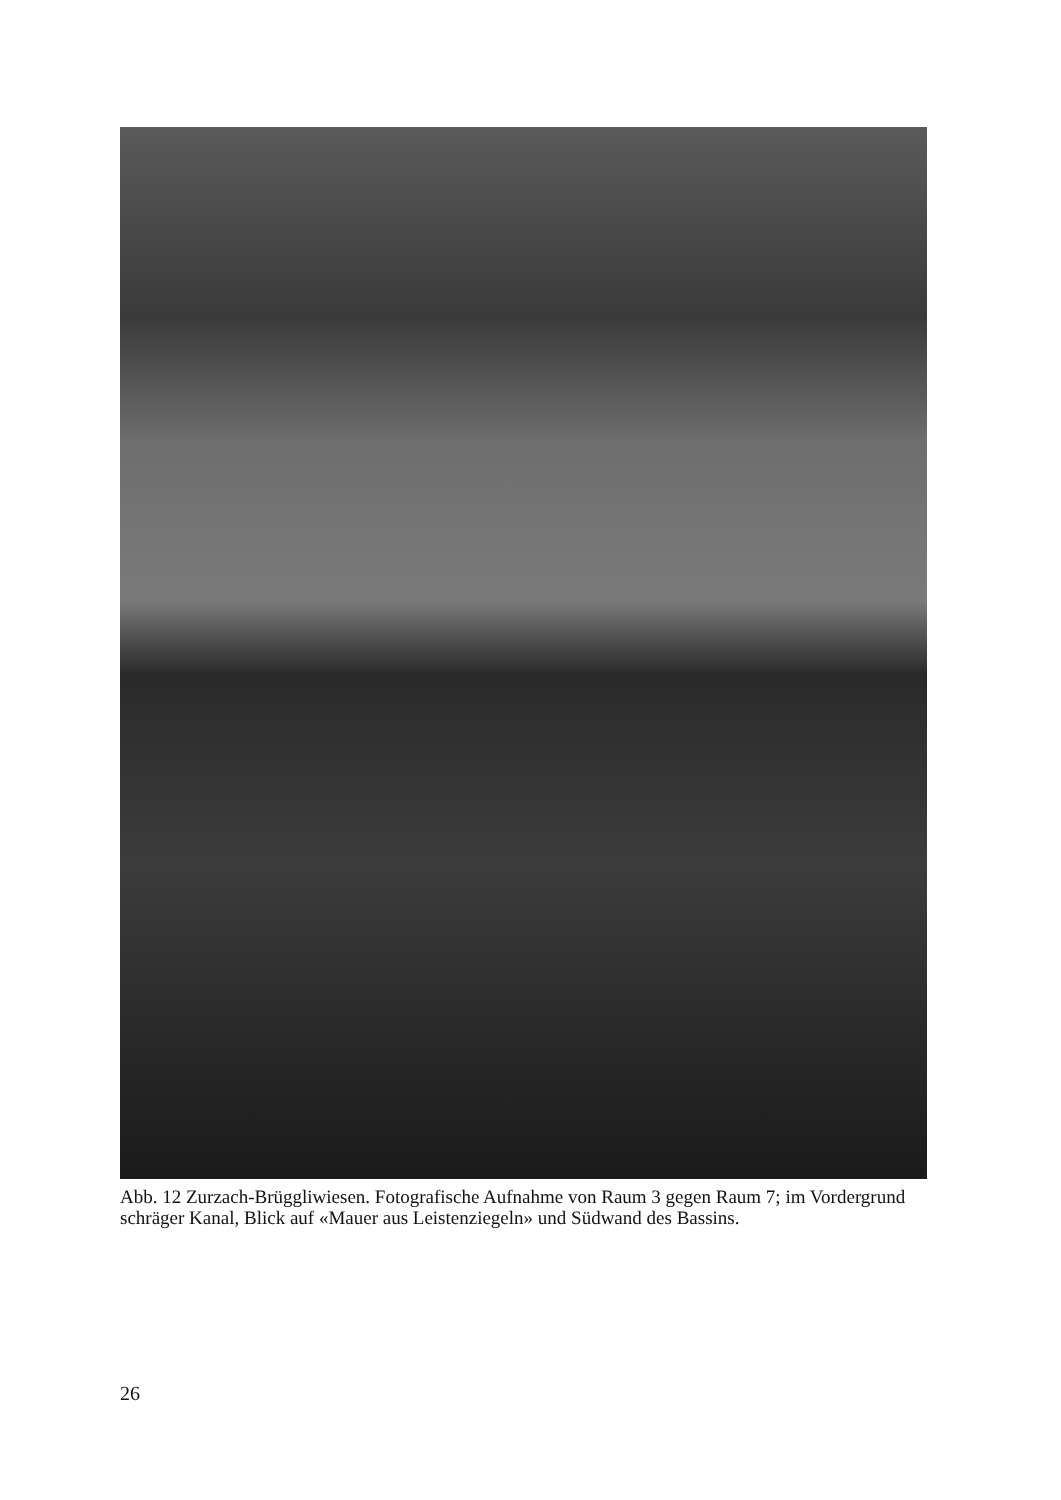Abb. 12 Zurzach-Brüggliwiesen. Fotografische Aufnahme von Raum 3 gegen Raum 7; im Vordergrund schräger Kanal, Blick auf «Mauer aus Leistenziegeln» und Südwand des Bassins.
26